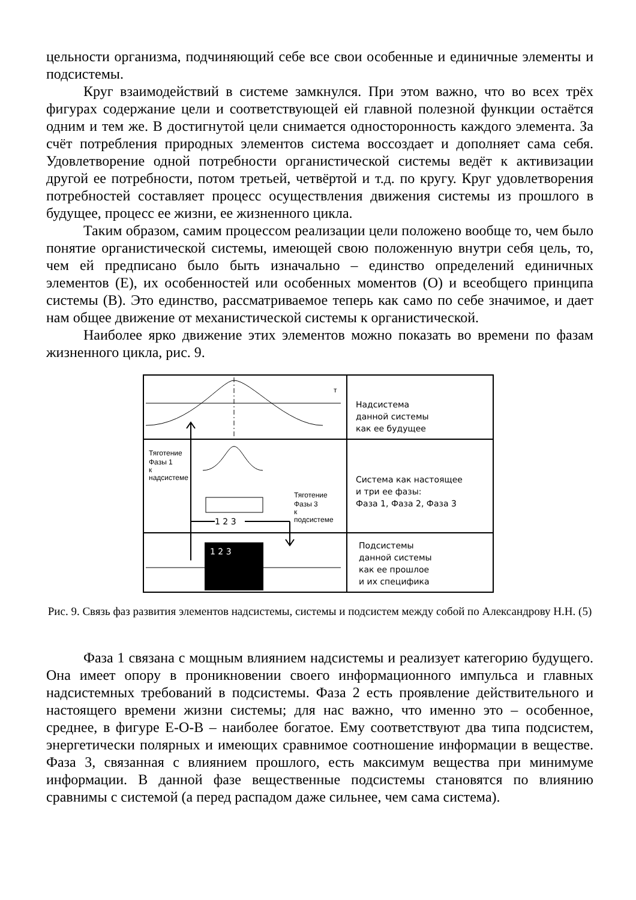цельности организма, подчиняющий себе все свои особенные и единичные элементы и подсистемы.
Круг взаимодействий в системе замкнулся. При этом важно, что во всех трёх фигурах содержание цели и соответствующей ей главной полезной функции остаётся одним и тем же. В достигнутой цели снимается односторонность каждого элемента. За счёт потребления природных элементов система воссоздает и дополняет сама себя. Удовлетворение одной потребности органистической системы ведёт к активизации другой ее потребности, потом третьей, четвёртой и т.д. по кругу. Круг удовлетворения потребностей составляет процесс осуществления движения системы из прошлого в будущее, процесс ее жизни, ее жизненного цикла.
Таким образом, самим процессом реализации цели положено вообще то, чем было понятие органистической системы, имеющей свою положенную внутри себя цель, то, чем ей предписано было быть изначально – единство определений единичных элементов (Е), их особенностей или особенных моментов (О) и всеобщего принципа системы (В). Это единство, рассматриваемое теперь как само по себе значимое, и дает нам общее движение от механистической системы к органистической.
Наиболее ярко движение этих элементов можно показать во времени по фазам жизненного цикла, рис. 9.
Тяготение
Фазы 1
к
надсистеме
Тяготение
Фазы 3
к
подсистеме
1 2 3
1 2 3
т
Надсистема
данной системы
как ее будущее
Система как настоящее
и три ее фазы:
Фаза 1, Фаза 2, Фаза 3
Подсистемы
данной системы
как ее прошлое
и их специфика
Рис. 9. Связь фаз развития элементов надсистемы, системы и подсистем между собой по Александрову Н.Н. (5)
Фаза 1 связана с мощным влиянием надсистемы и реализует категорию будущего. Она имеет опору в проникновении своего информационного импульса и главных надсистемных требований в подсистемы. Фаза 2 есть проявление действительного и настоящего времени жизни системы; для нас важно, что именно это – особенное, среднее, в фигуре Е-О-В – наиболее богатое. Ему соответствуют два типа подсистем, энергетически полярных и имеющих сравнимое соотношение информации в веществе. Фаза 3, связанная с влиянием прошлого, есть максимум вещества при минимуме информации. В данной фазе вещественные подсистемы становятся по влиянию сравнимы с системой (а перед распадом даже сильнее, чем сама система).